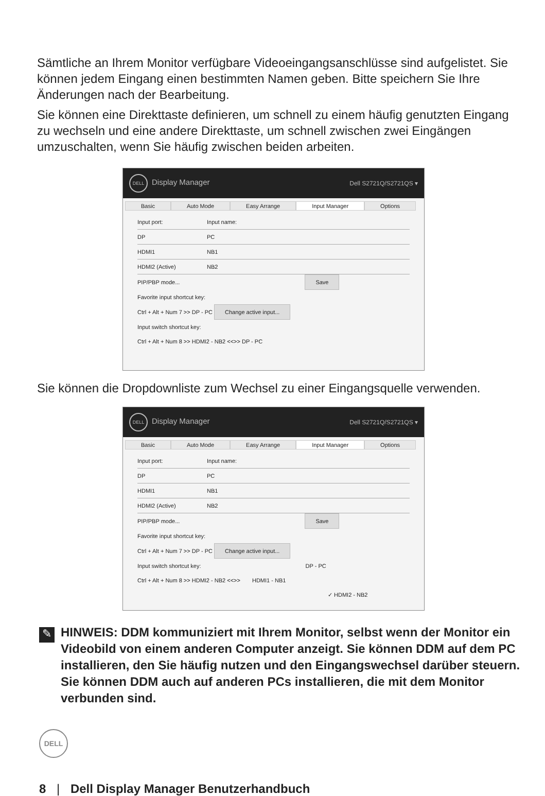Sämtliche an Ihrem Monitor verfügbare Videoeingangsanschlüsse sind aufgelistet. Sie können jedem Eingang einen bestimmten Namen geben. Bitte speichern Sie Ihre Änderungen nach der Bearbeitung.
Sie können eine Direkttaste definieren, um schnell zu einem häufig genutzten Eingang zu wechseln und eine andere Direkttaste, um schnell zwischen zwei Eingängen umzuschalten, wenn Sie häufig zwischen beiden arbeiten.
DELL Display Manager Dell S2721Q/S2721QS ▾
Basic Auto Mode Easy Arrange Input Manager Options
Input port: Input name:
DP PC
HDMI1 NB1
HDMI2 (Active) NB2
PIP/PBP mode... Save
Favorite input shortcut key:
Ctrl + Alt + Num 7 >> DP - PC Change active input...
Input switch shortcut key:
Ctrl + Alt + Num 8 >> HDMI2 - NB2 <<>> DP - PC
Sie können die Dropdownliste zum Wechsel zu einer Eingangsquelle verwenden.
DELL Display Manager Dell S2721Q/S2721QS ▾
Basic Auto Mode Easy Arrange Input Manager Options
Input port: Input name:
DP PC
HDMI1 NB1
HDMI2 (Active) NB2
PIP/PBP mode... Save
Favorite input shortcut key:
Ctrl + Alt + Num 7 >> DP - PC Change active input...
Input switch shortcut key: DP - PC
Ctrl + Alt + Num 8 >> HDMI2 - NB2 <<>> HDMI1 - NB1
✓ HDMI2 - NB2
✎
HINWEIS: DDM kommuniziert mit Ihrem Monitor, selbst wenn der Monitor ein Videobild von einem anderen Computer anzeigt. Sie können DDM auf dem PC installieren, den Sie häufig nutzen und den Eingangswechsel darüber steuern. Sie können DDM auch auf anderen PCs installieren, die mit dem Monitor verbunden sind.
DELL
8 | Dell Display Manager Benutzerhandbuch